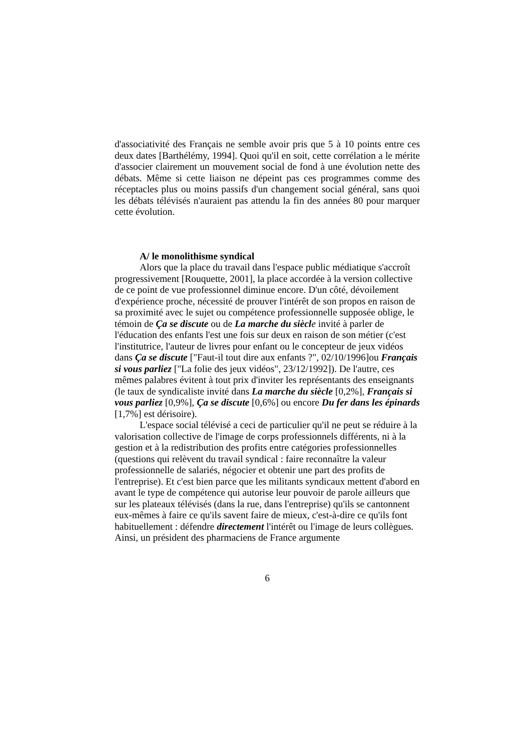d'associativité des Français ne semble avoir pris que 5 à 10 points entre ces deux dates [Barthélémy, 1994]. Quoi qu'il en soit, cette corrélation a le mérite d'associer clairement un mouvement social de fond à une évolution nette des débats. Même si cette liaison ne dépeint pas ces programmes comme des réceptacles plus ou moins passifs d'un changement social général, sans quoi les débats télévisés n'auraient pas attendu la fin des années 80 pour marquer cette évolution.
A/ le monolithisme syndical
Alors que la place du travail dans l'espace public médiatique s'accroît progressivement [Rouquette, 2001], la place accordée à la version collective de ce point de vue professionnel diminue encore. D'un côté, dévoilement d'expérience proche, nécessité de prouver l'intérêt de son propos en raison de sa proximité avec le sujet ou compétence professionnelle supposée oblige, le témoin de Ça se discute ou de La marche du siècl e invité à parler de l'éducation des enfants l'est une fois sur deux en raison de son métier (c'est l'institutrice, l'auteur de livres pour enfant ou le concepteur de jeux vidéos dans Ça se discute ["Faut-il tout dire aux enfants ?", 02/10/1996]ou Français si vous parliez ["La folie des jeux vidéos", 23/12/1992]). De l'autre, ces mêmes palabres évitent à tout prix d'inviter les représentants des enseignants (le taux de syndicaliste invité dans La marche du siècle [0,2%], Français si vous parliez [0,9%], Ça se discute [0,6%] ou encore Du fer dans les épinards [1,7%] est dérisoire).
L'espace social télévisé a ceci de particulier qu'il ne peut se réduire à la valorisation collective de l'image de corps professionnels différents, ni à la gestion et à la redistribution des profits entre catégories professionnelles (questions qui relèvent du travail syndical : faire reconnaître la valeur professionnelle de salariés, négocier et obtenir une part des profits de l'entreprise). Et c'est bien parce que les militants syndicaux mettent d'abord en avant le type de compétence qui autorise leur pouvoir de parole ailleurs que sur les plateaux télévisés (dans la rue, dans l'entreprise) qu'ils se cantonnent eux-mêmes à faire ce qu'ils savent faire de mieux, c'est-à-dire ce qu'ils font habituellement : défendre directement l'intérêt ou l'image de leurs collègues. Ainsi, un président des pharmaciens de France argumente
6